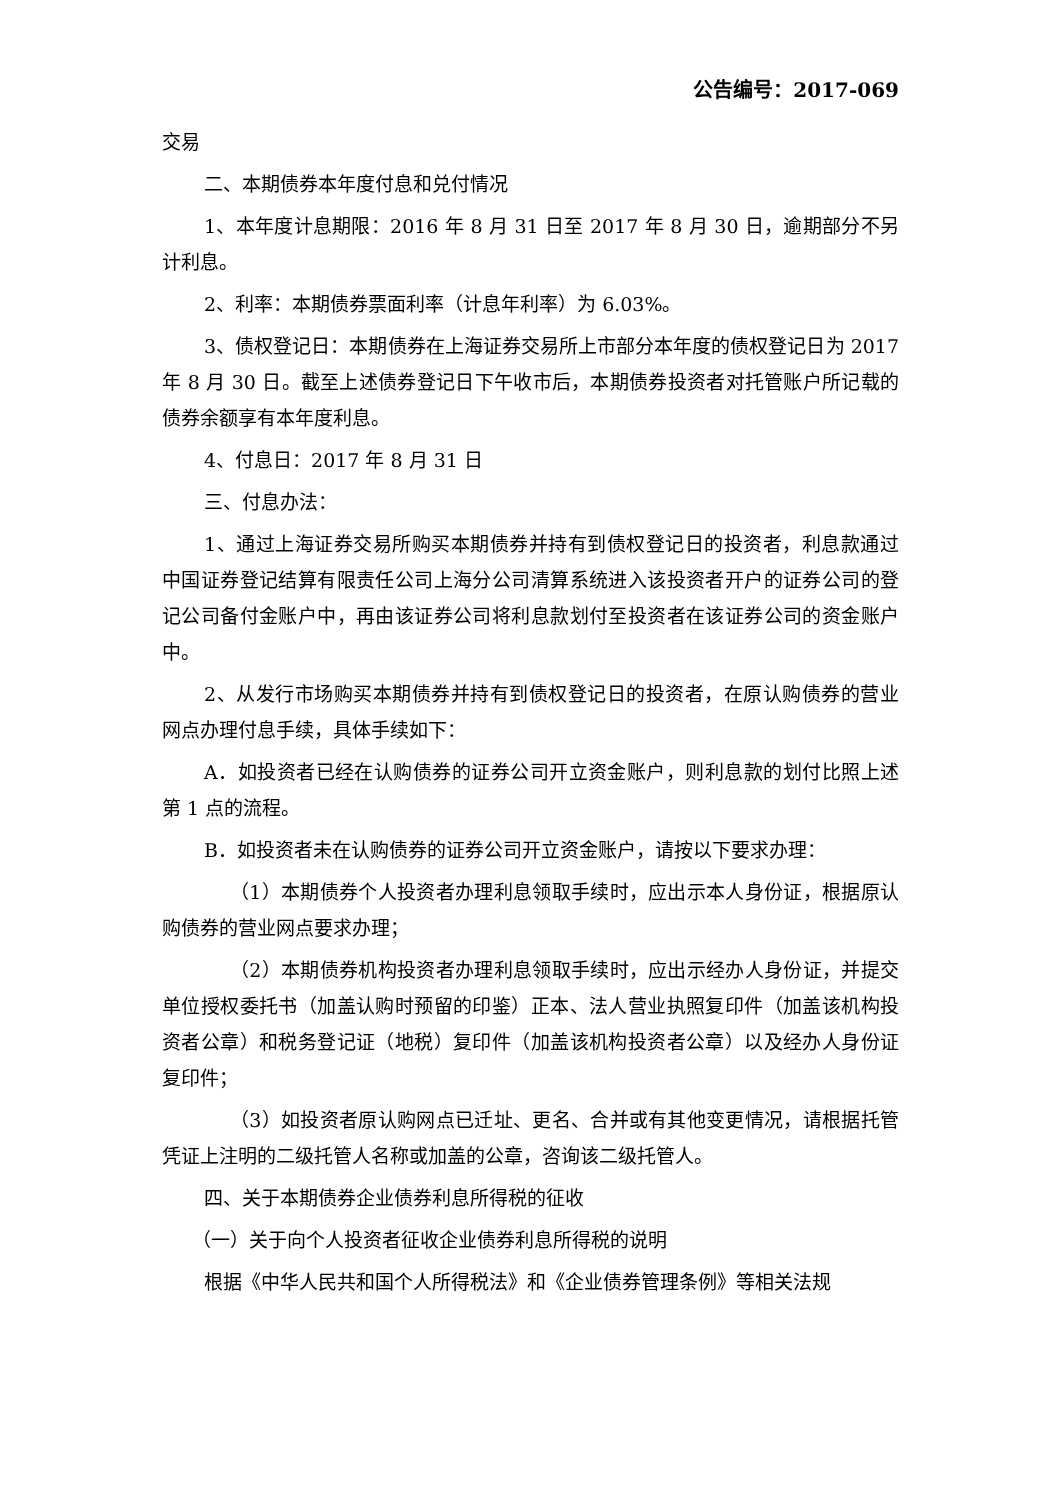公告编号：2017-069
交易
二、本期债券本年度付息和兑付情况
1、本年度计息期限：2016 年 8 月 31 日至 2017 年 8 月 30 日，逾期部分不另计利息。
2、利率：本期债券票面利率（计息年利率）为 6.03%。
3、债权登记日：本期债券在上海证券交易所上市部分本年度的债权登记日为 2017 年 8 月 30 日。截至上述债券登记日下午收市后，本期债券投资者对托管账户所记载的债券余额享有本年度利息。
4、付息日：2017 年 8 月 31 日
三、付息办法：
1、通过上海证券交易所购买本期债券并持有到债权登记日的投资者，利息款通过中国证券登记结算有限责任公司上海分公司清算系统进入该投资者开户的证券公司的登记公司备付金账户中，再由该证券公司将利息款划付至投资者在该证券公司的资金账户中。
2、从发行市场购买本期债券并持有到债权登记日的投资者，在原认购债券的营业网点办理付息手续，具体手续如下：
A．如投资者已经在认购债券的证券公司开立资金账户，则利息款的划付比照上述第 1 点的流程。
B．如投资者未在认购债券的证券公司开立资金账户，请按以下要求办理：
（1）本期债券个人投资者办理利息领取手续时，应出示本人身份证，根据原认购债券的营业网点要求办理；
（2）本期债券机构投资者办理利息领取手续时，应出示经办人身份证，并提交单位授权委托书（加盖认购时预留的印鉴）正本、法人营业执照复印件（加盖该机构投资者公章）和税务登记证（地税）复印件（加盖该机构投资者公章）以及经办人身份证复印件；
（3）如投资者原认购网点已迁址、更名、合并或有其他变更情况，请根据托管凭证上注明的二级托管人名称或加盖的公章，咨询该二级托管人。
四、关于本期债券企业债券利息所得税的征收
（一）关于向个人投资者征收企业债券利息所得税的说明
根据《中华人民共和国个人所得税法》和《企业债券管理条例》等相关法规